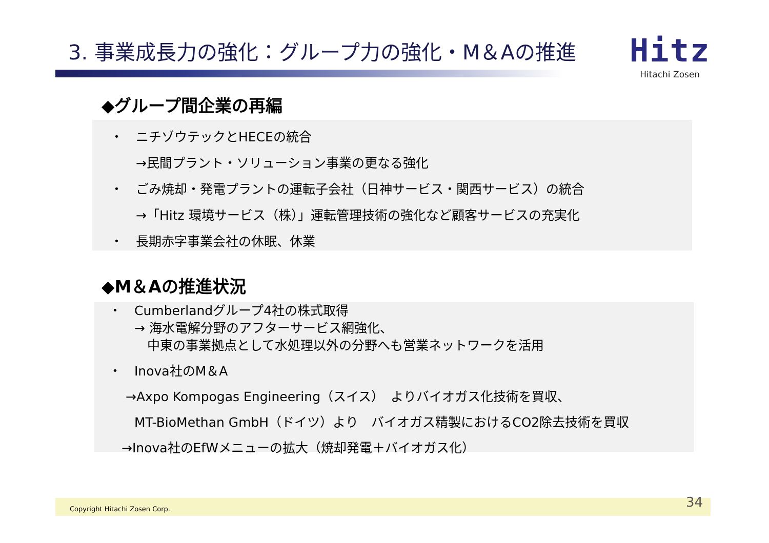3. 事業成長力の強化：グループ力の強化・M＆Aの推進
Hitz
Hitachi Zosen
◆グループ間企業の再編
・　ニチゾウテックとHECEの統合
　　→民間プラント・ソリューション事業の更なる強化
・　ごみ焼却・発電プラントの運転子会社（日神サービス・関西サービス）の統合
　　→「Hitz 環境サービス（株）」運転管理技術の強化など顧客サービスの充実化
・　長期赤字事業会社の休眠、休業
◆M＆Aの推進状況
・　Cumberlandグループ4社の株式取得
　　→ 海水電解分野のアフターサービス網強化、
　　　中東の事業拠点として水処理以外の分野へも営業ネットワークを活用
・　Inova社のM＆A
　 →Axpo Kompogas Engineering（スイス）　よりバイオガス化技術を買収、
　　MT-BioMethan GmbH（ドイツ）より　バイオガス精製におけるCO2除去技術を買収
　→Inova社のEfWメニューの拡大（焼却発電＋バイオガス化）
Copyright Hitachi Zosen Corp. 34